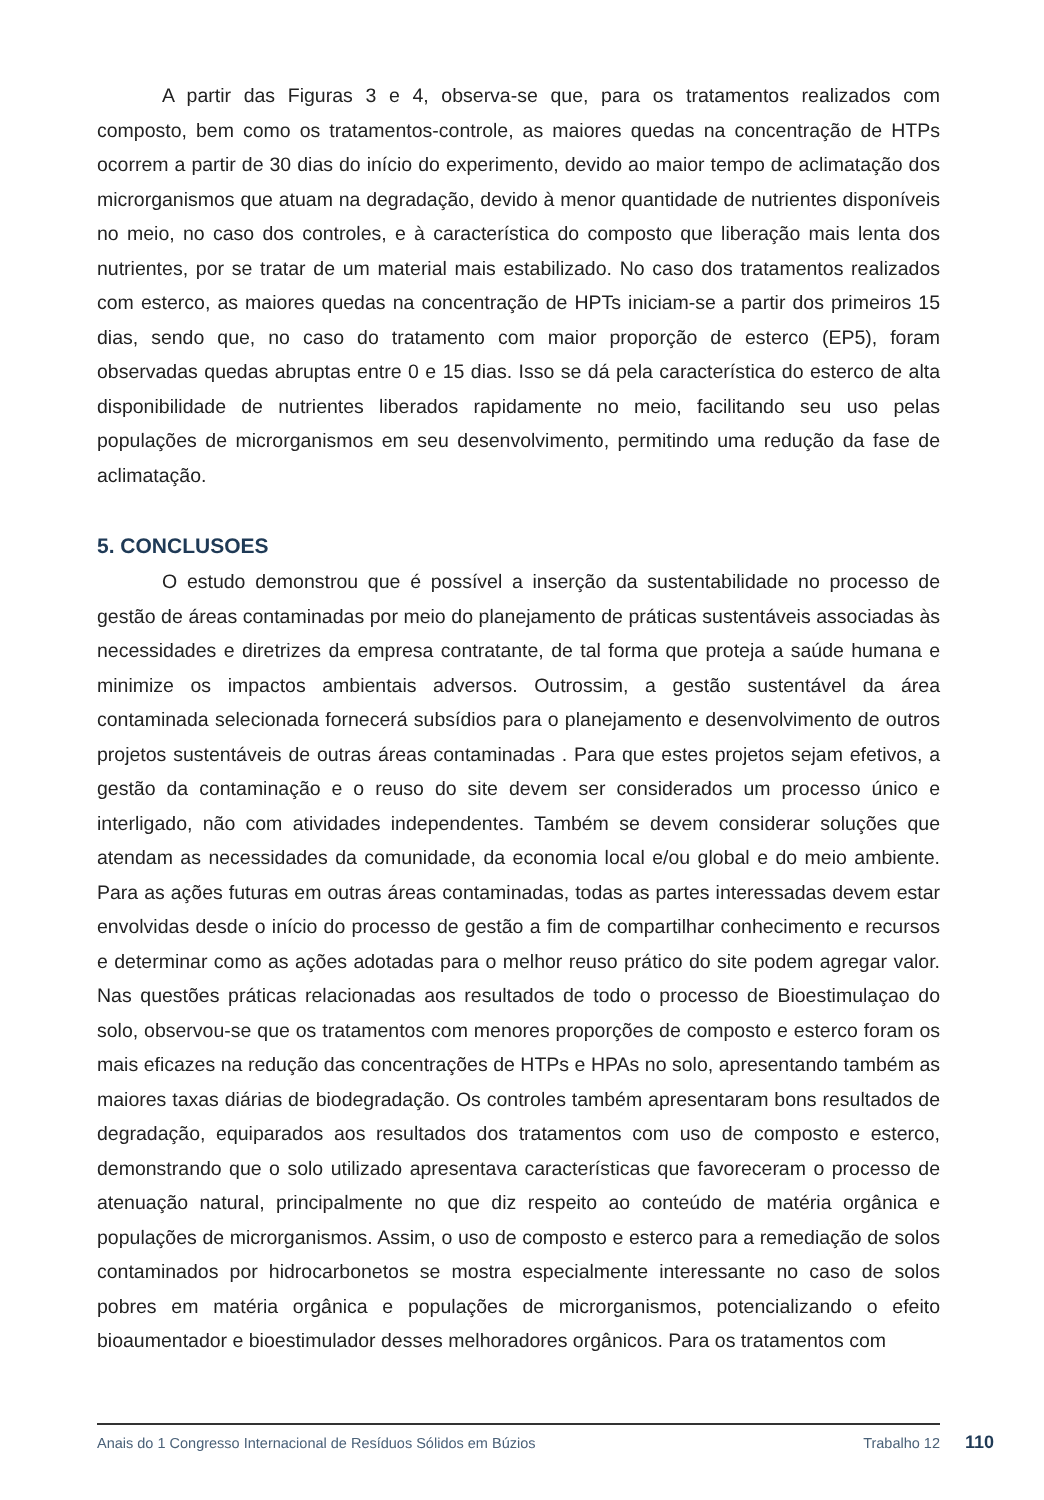A partir das Figuras 3 e 4, observa-se que, para os tratamentos realizados com composto, bem como os tratamentos-controle, as maiores quedas na concentração de HTPs ocorrem a partir de 30 dias do início do experimento, devido ao maior tempo de aclimatação dos microrganismos que atuam na degradação, devido à menor quantidade de nutrientes disponíveis no meio, no caso dos controles, e à característica do composto que liberação mais lenta dos nutrientes, por se tratar de um material mais estabilizado. No caso dos tratamentos realizados com esterco, as maiores quedas na concentração de HPTs iniciam-se a partir dos primeiros 15 dias, sendo que, no caso do tratamento com maior proporção de esterco (EP5), foram observadas quedas abruptas entre 0 e 15 dias. Isso se dá pela característica do esterco de alta disponibilidade de nutrientes liberados rapidamente no meio, facilitando seu uso pelas populações de microrganismos em seu desenvolvimento, permitindo uma redução da fase de aclimatação.
5. CONCLUSOES
O estudo demonstrou que é possível a inserção da sustentabilidade no processo de gestão de áreas contaminadas por meio do planejamento de práticas sustentáveis associadas às necessidades e diretrizes da empresa contratante, de tal forma que proteja a saúde humana e minimize os impactos ambientais adversos. Outrossim, a gestão sustentável da área contaminada selecionada fornecerá subsídios para o planejamento e desenvolvimento de outros projetos sustentáveis de outras áreas contaminadas . Para que estes projetos sejam efetivos, a gestão da contaminação e o reuso do site devem ser considerados um processo único e interligado, não com atividades independentes. Também se devem considerar soluções que atendam as necessidades da comunidade, da economia local e/ou global e do meio ambiente. Para as ações futuras em outras áreas contaminadas, todas as partes interessadas devem estar envolvidas desde o início do processo de gestão a fim de compartilhar conhecimento e recursos e determinar como as ações adotadas para o melhor reuso prático do site podem agregar valor. Nas questões práticas relacionadas aos resultados de todo o processo de Bioestimulaçao do solo, observou-se que os tratamentos com menores proporções de composto e esterco foram os mais eficazes na redução das concentrações de HTPs e HPAs no solo, apresentando também as maiores taxas diárias de biodegradação. Os controles também apresentaram bons resultados de degradação, equiparados aos resultados dos tratamentos com uso de composto e esterco, demonstrando que o solo utilizado apresentava características que favoreceram o processo de atenuação natural, principalmente no que diz respeito ao conteúdo de matéria orgânica e populações de microrganismos. Assim, o uso de composto e esterco para a remediação de solos contaminados por hidrocarbonetos se mostra especialmente interessante no caso de solos pobres em matéria orgânica e populações de microrganismos, potencializando o efeito bioaumentador e bioestimulador desses melhoradores orgânicos. Para os tratamentos com
Anais do 1 Congresso Internacional de Resíduos Sólidos em Búzios Trabalho 12
110